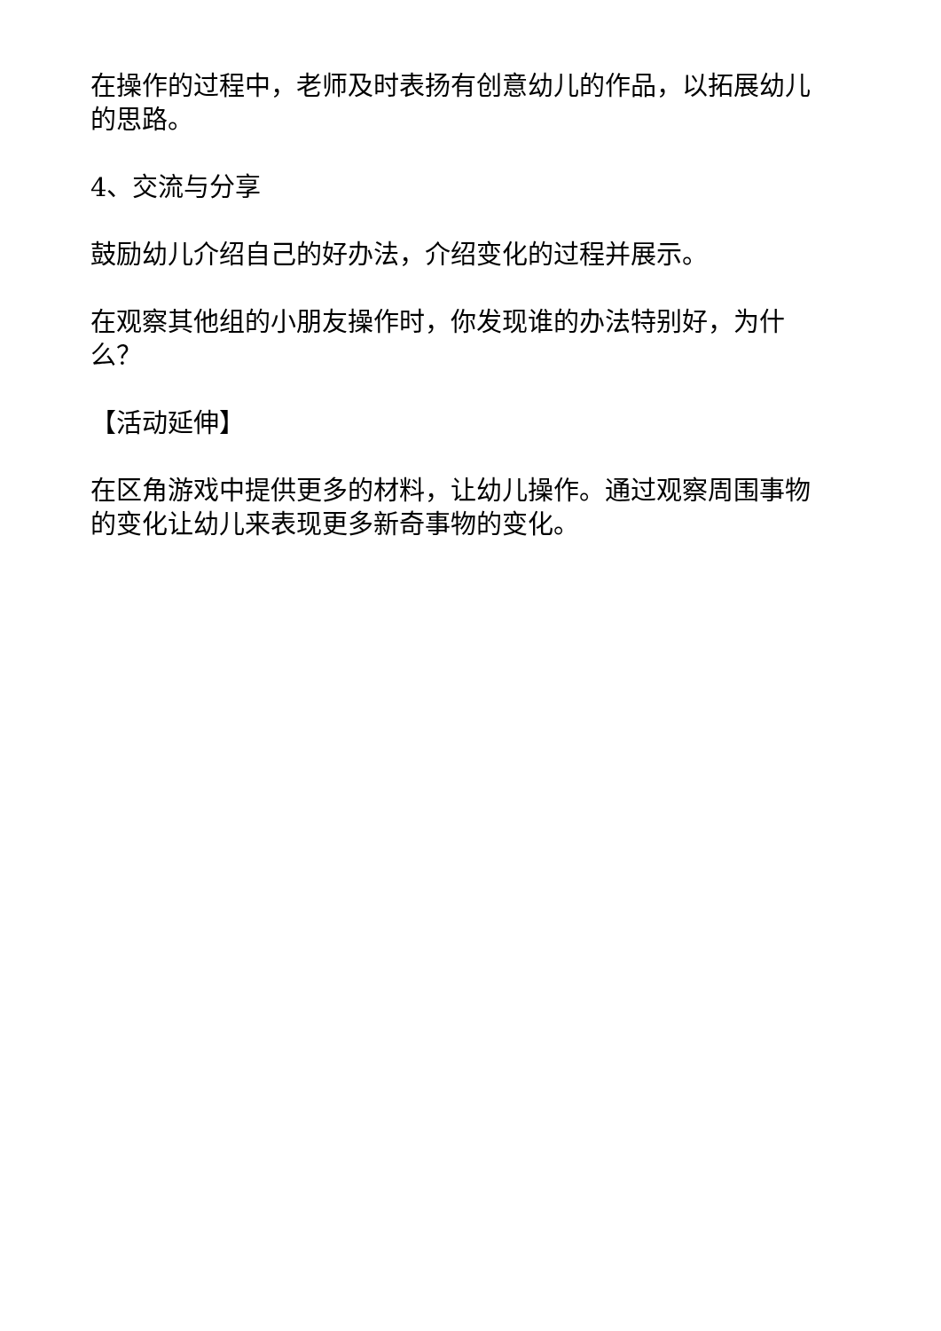在操作的过程中，老师及时表扬有创意幼儿的作品，以拓展幼儿的思路。
4、交流与分享
鼓励幼儿介绍自己的好办法，介绍变化的过程并展示。
在观察其他组的小朋友操作时，你发现谁的办法特别好，为什么？
【活动延伸】
在区角游戏中提供更多的材料，让幼儿操作。通过观察周围事物的变化让幼儿来表现更多新奇事物的变化。